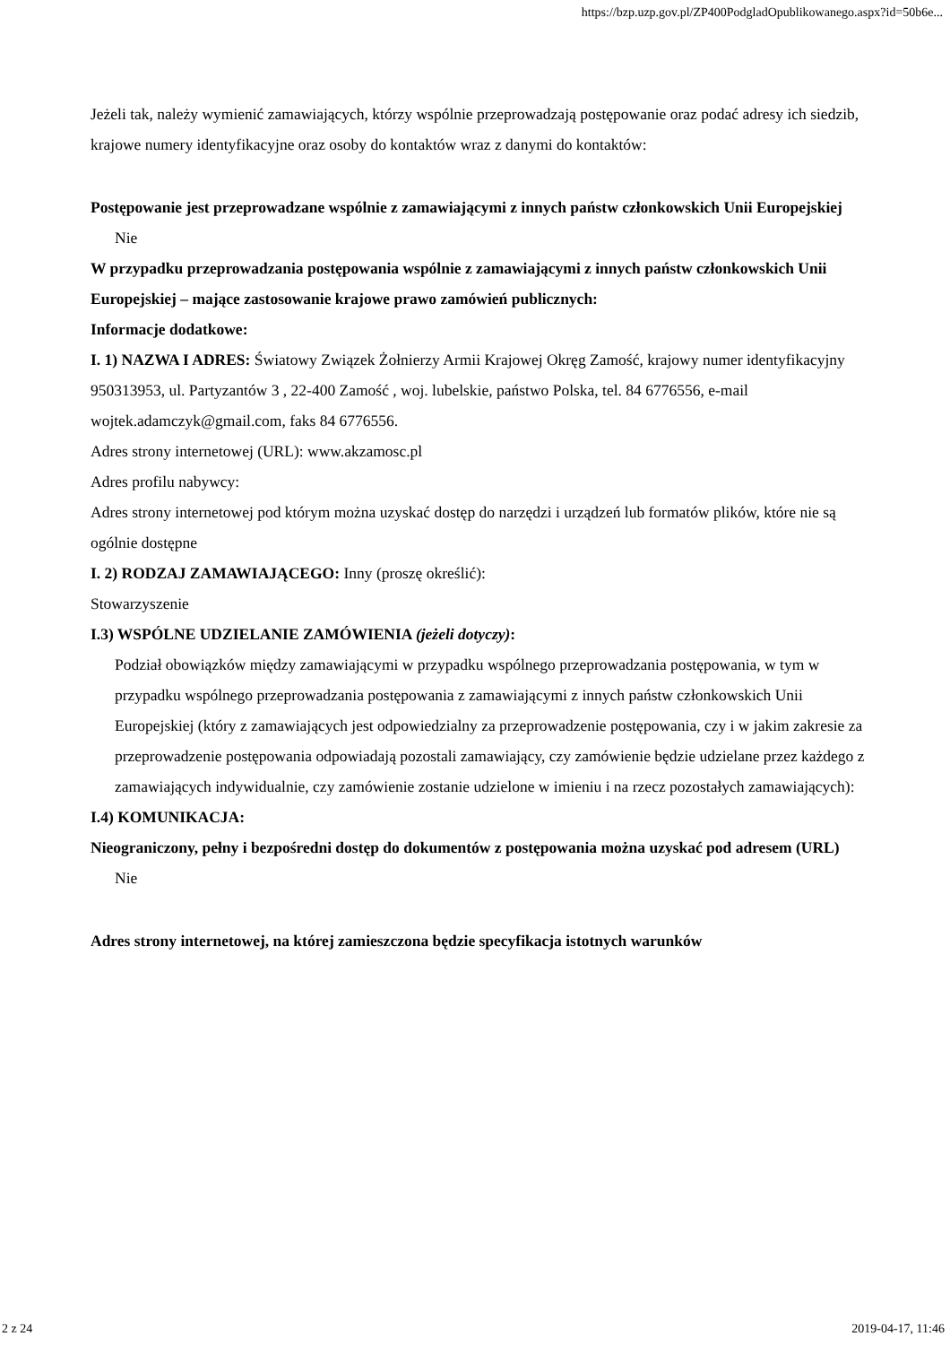https://bzp.uzp.gov.pl/ZP400PodgladOpublikowanego.aspx?id=50b6e...
Jeżeli tak, należy wymienić zamawiających, którzy wspólnie przeprowadzają postępowanie oraz podać adresy ich siedzib, krajowe numery identyfikacyjne oraz osoby do kontaktów wraz z danymi do kontaktów:
Postępowanie jest przeprowadzane wspólnie z zamawiającymi z innych państw członkowskich Unii Europejskiej
Nie
W przypadku przeprowadzania postępowania wspólnie z zamawiającymi z innych państw członkowskich Unii Europejskiej – mające zastosowanie krajowe prawo zamówień publicznych:
Informacje dodatkowe:
I. 1) NAZWA I ADRES: Światowy Związek Żołnierzy Armii Krajowej Okręg Zamość, krajowy numer identyfikacyjny 950313953, ul. Partyzantów 3 , 22-400 Zamość , woj. lubelskie, państwo Polska, tel. 84 6776556, e-mail wojtek.adamczyk@gmail.com, faks 84 6776556.
Adres strony internetowej (URL): www.akzamosc.pl
Adres profilu nabywcy:
Adres strony internetowej pod którym można uzyskać dostęp do narzędzi i urządzeń lub formatów plików, które nie są ogólnie dostępne
I. 2) RODZAJ ZAMAWIAJĄCEGO: Inny (proszę określić):
Stowarzyszenie
I.3) WSPÓLNE UDZIELANIE ZAMÓWIENIA (jeżeli dotyczy):
Podział obowiązków między zamawiającymi w przypadku wspólnego przeprowadzania postępowania, w tym w przypadku wspólnego przeprowadzania postępowania z zamawiającymi z innych państw członkowskich Unii Europejskiej (który z zamawiających jest odpowiedzialny za przeprowadzenie postępowania, czy i w jakim zakresie za przeprowadzenie postępowania odpowiadają pozostali zamawiający, czy zamówienie będzie udzielane przez każdego z zamawiających indywidualnie, czy zamówienie zostanie udzielone w imieniu i na rzecz pozostałych zamawiających):
I.4) KOMUNIKACJA:
Nieograniczony, pełny i bezpośredni dostęp do dokumentów z postępowania można uzyskać pod adresem (URL)
Nie
Adres strony internetowej, na której zamieszczona będzie specyfikacja istotnych warunków
2 z 24 2019-04-17, 11:46